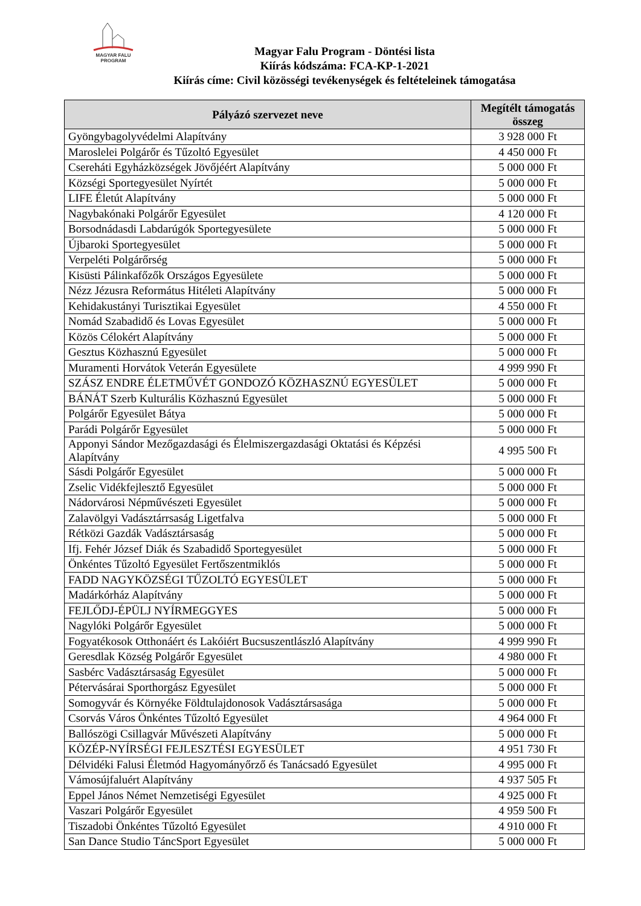MAGYAR FALU
PROGRAM
Magyar Falu Program - Döntési lista
Kiírás kódszáma: FCA-KP-1-2021
Kiírás címe: Civil közösségi tevékenységek és feltételeinek támogatása
| Pályázó szervezet neve | Megítélt támogatás összeg |
| --- | --- |
| Gyöngybagolyvédelmi Alapítvány | 3 928 000 Ft |
| Maroslelei Polgárőr és Tűzoltó Egyesület | 4 450 000 Ft |
| Csereháti Egyházközségek Jövőjéért Alapítvány | 5 000 000 Ft |
| Községi Sportegyesület Nyírtét | 5 000 000 Ft |
| LIFE Életút Alapítvány | 5 000 000 Ft |
| Nagybakónaki Polgárőr Egyesület | 4 120 000 Ft |
| Borsodnádasdi Labdarúgók Sportegyesülete | 5 000 000 Ft |
| Újbaroki Sportegyesület | 5 000 000 Ft |
| Verpeléti Polgárőrség | 5 000 000 Ft |
| Kisüsti Pálinkafőzők Országos Egyesülete | 5 000 000 Ft |
| Nézz Jézusra Református Hitéleti Alapítvány | 5 000 000 Ft |
| Kehidakustányi Turisztikai Egyesület | 4 550 000 Ft |
| Nomád Szabadidő és Lovas Egyesület | 5 000 000 Ft |
| Közös Célokért Alapítvány | 5 000 000 Ft |
| Gesztus Közhasznú Egyesület | 5 000 000 Ft |
| Muramenti Horvátok Veterán Egyesülete | 4 999 990 Ft |
| SZÁSZ ENDRE ÉLETMŰVÉT GONDOZÓ KÖZHASZNÚ EGYESÜLET | 5 000 000 Ft |
| BÁNÁT Szerb Kulturális Közhasznú Egyesület | 5 000 000 Ft |
| Polgárőr Egyesület Bátya | 5 000 000 Ft |
| Parádi Polgárőr Egyesület | 5 000 000 Ft |
| Apponyi Sándor Mezőgazdasági és Élelmiszergazdasági Oktatási és Képzési Alapítvány | 4 995 500 Ft |
| Sásdi Polgárőr Egyesület | 5 000 000 Ft |
| Zselic Vidékfejlesztő Egyesület | 5 000 000 Ft |
| Nádorvárosi Népművészeti Egyesület | 5 000 000 Ft |
| Zalavölgyi Vadásztárrsaság Ligetfalva | 5 000 000 Ft |
| Rétközi Gazdák Vadásztársaság | 5 000 000 Ft |
| Ifj. Fehér József Diák és Szabadidő Sportegyesület | 5 000 000 Ft |
| Önkéntes Tűzoltó Egyesület Fertőszentmiklós | 5 000 000 Ft |
| FADD NAGYKÖZSÉGI TŰZOLTÓ EGYESÜLET | 5 000 000 Ft |
| Madárkórház Alapítvány | 5 000 000 Ft |
| FEJLŐDJ-ÉPÜLJ NYÍRMEGGYES | 5 000 000 Ft |
| Nagylóki Polgárőr Egyesület | 5 000 000 Ft |
| Fogyatékosok Otthonáért és Lakóiért Bucsuszentlászló Alapítvány | 4 999 990 Ft |
| Geresdlak Község Polgárőr Egyesület | 4 980 000 Ft |
| Sasbérc Vadásztársaság Egyesület | 5 000 000 Ft |
| Pétervásárai Sporthorgász Egyesület | 5 000 000 Ft |
| Somogyvár és Környéke Földtulajdonosok Vadásztársasága | 5 000 000 Ft |
| Csorvás Város Önkéntes Tűzoltó Egyesület | 4 964 000 Ft |
| Ballószögi Csillagvár Művészeti Alapítvány | 5 000 000 Ft |
| KÖZÉP-NYÍRSÉGI FEJLESZTÉSI EGYESÜLET | 4 951 730 Ft |
| Délvidéki Falusi Életmód Hagyományőrző és Tanácsadó Egyesület | 4 995 000 Ft |
| Vámosújfaluért Alapítvány | 4 937 505 Ft |
| Eppel János Német Nemzetiségi Egyesület | 4 925 000 Ft |
| Vaszari Polgárőr Egyesület | 4 959 500 Ft |
| Tiszadobi Önkéntes Tűzoltó Egyesület | 4 910 000 Ft |
| San Dance Studio TáncSport Egyesület | 5 000 000 Ft |